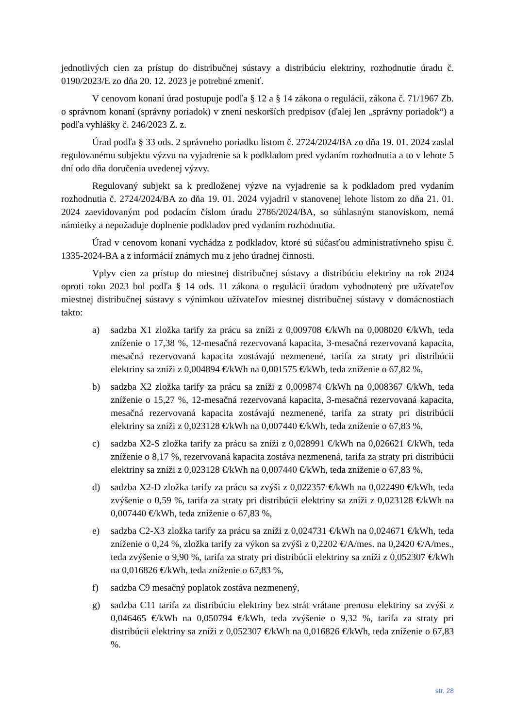jednotlivých cien za prístup do distribučnej sústavy a distribúciu elektriny, rozhodnutie úradu č. 0190/2023/E zo dňa 20. 12. 2023 je potrebné zmeniť.
V cenovom konaní úrad postupuje podľa § 12 a § 14 zákona o regulácii, zákona č. 71/1967 Zb. o správnom konaní (správny poriadok) v znení neskorších predpisov (ďalej len „správny poriadok“) a podľa vyhlášky č. 246/2023 Z. z.
Úrad podľa § 33 ods. 2 správneho poriadku listom č. 2724/2024/BA zo dňa 19. 01. 2024 zaslal regulovanému subjektu výzvu na vyjadrenie sa k podkladom pred vydaním rozhodnutia a to v lehote 5 dní odo dňa doručenia uvedenej výzvy.
Regulovaný subjekt sa k predloženej výzve na vyjadrenie sa k podkladom pred vydaním rozhodnutia č. 2724/2024/BA zo dňa 19. 01. 2024 vyjadril v stanovenej lehote listom zo dňa 21. 01. 2024 zaevidovaným pod podacím číslom úradu 2786/2024/BA, so súhlasným stanoviskom, nemá námietky a nepožaduje doplnenie podkladov pred vydaním rozhodnutia.
Úrad v cenovom konaní vychádza z podkladov, ktoré sú súčasťou administratívneho spisu č. 1335-2024-BA a z informácií známych mu z jeho úradnej činnosti.
Vplyv cien za prístup do miestnej distribučnej sústavy a distribúciu elektriny na rok 2024 oproti roku 2023 bol podľa § 14 ods. 11 zákona o regulácii úradom vyhodnotený pre užívateľov miestnej distribučnej sústavy s výnimkou užívateľov miestnej distribučnej sústavy v domácnostiach takto:
a) sadzba X1 zložka tarify za prácu sa zníži z 0,009708 €/kWh na 0,008020 €/kWh, teda zníženie o 17,38 %, 12-mesačná rezervovaná kapacita, 3-mesačná rezervovaná kapacita, mesačná rezervovaná kapacita zostávajú nezmenené, tarifa za straty pri distribúcii elektriny sa zníži z 0,004894 €/kWh na 0,001575 €/kWh, teda zníženie o 67,82 %,
b) sadzba X2 zložka tarify za prácu sa zníži z 0,009874 €/kWh na 0,008367 €/kWh, teda zníženie o 15,27 %, 12-mesačná rezervovaná kapacita, 3-mesačná rezervovaná kapacita, mesačná rezervovaná kapacita zostávajú nezmenené, tarifa za straty pri distribúcii elektriny sa zníži z 0,023128 €/kWh na 0,007440 €/kWh, teda zníženie o 67,83 %,
c) sadzba X2-S zložka tarify za prácu sa zníži z 0,028991 €/kWh na 0,026621 €/kWh, teda zníženie o 8,17 %, rezervovaná kapacita zostáva nezmenená, tarifa za straty pri distribúcii elektriny sa zníži z 0,023128 €/kWh na 0,007440 €/kWh, teda zníženie o 67,83 %,
d) sadzba X2-D zložka tarify za prácu sa zvýši z 0,022357 €/kWh na 0,022490 €/kWh, teda zvýšenie o 0,59 %, tarifa za straty pri distribúcii elektriny sa zníži z 0,023128 €/kWh na 0,007440 €/kWh, teda zníženie o 67,83 %,
e) sadzba C2-X3 zložka tarify za prácu sa zníži z 0,024731 €/kWh na 0,024671 €/kWh, teda zníženie o 0,24 %, zložka tarify za výkon sa zvýši z 0,2202 €/A/mes. na 0,2420 €/A/mes., teda zvýšenie o 9,90 %, tarifa za straty pri distribúcii elektriny sa zníži z 0,052307 €/kWh na 0,016826 €/kWh, teda zníženie o 67,83 %,
f) sadzba C9 mesačný poplatok zostáva nezmenený,
g) sadzba C11 tarifa za distribúciu elektriny bez strát vrátane prenosu elektriny sa zvýši z 0,046465 €/kWh na 0,050794 €/kWh, teda zvýšenie o 9,32 %, tarifa za straty pri distribúcii elektriny sa zníži z 0,052307 €/kWh na 0,016826 €/kWh, teda zníženie o 67,83 %.
str. 28